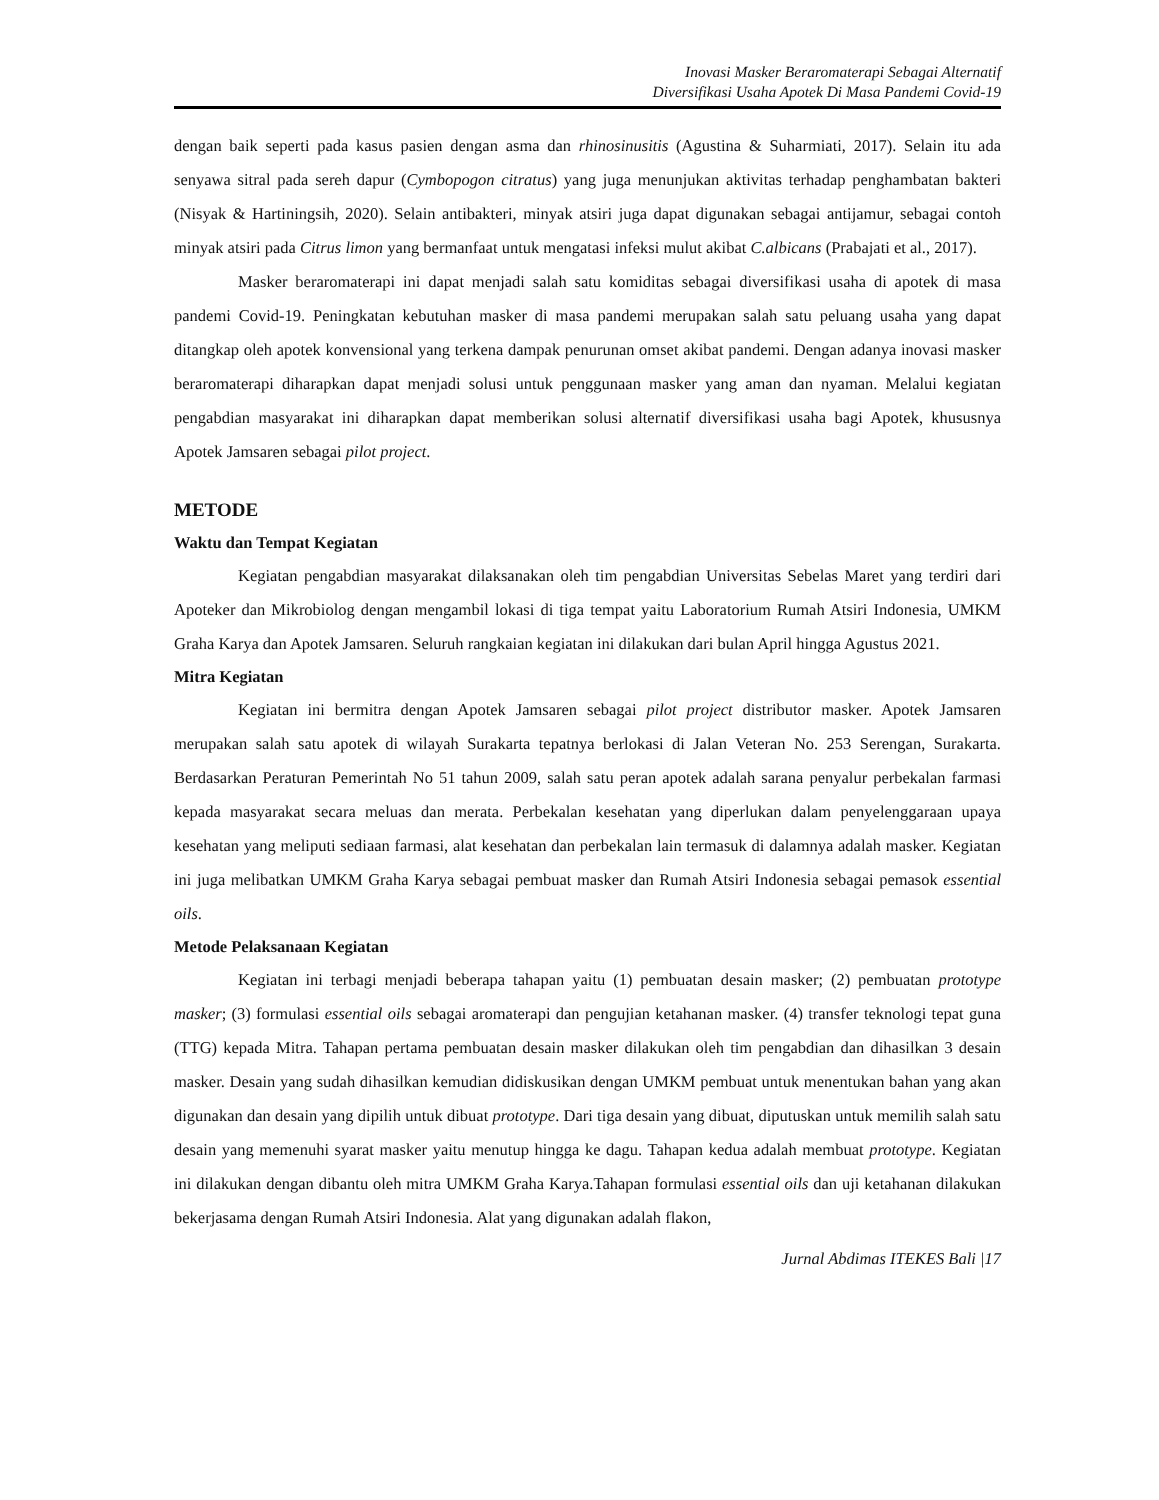Inovasi Masker Beraromaterapi Sebagai Alternatif
Diversifikasi Usaha Apotek Di Masa Pandemi Covid-19
dengan baik seperti pada kasus pasien dengan asma dan rhinosinusitis (Agustina & Suharmiati, 2017). Selain itu ada senyawa sitral pada sereh dapur (Cymbopogon citratus) yang juga menunjukan aktivitas terhadap penghambatan bakteri (Nisyak & Hartiningsih, 2020). Selain antibakteri, minyak atsiri juga dapat digunakan sebagai antijamur, sebagai contoh minyak atsiri pada Citrus limon yang bermanfaat untuk mengatasi infeksi mulut akibat C.albicans (Prabajati et al., 2017).
Masker beraromaterapi ini dapat menjadi salah satu komiditas sebagai diversifikasi usaha di apotek di masa pandemi Covid-19. Peningkatan kebutuhan masker di masa pandemi merupakan salah satu peluang usaha yang dapat ditangkap oleh apotek konvensional yang terkena dampak penurunan omset akibat pandemi. Dengan adanya inovasi masker beraromaterapi diharapkan dapat menjadi solusi untuk penggunaan masker yang aman dan nyaman. Melalui kegiatan pengabdian masyarakat ini diharapkan dapat memberikan solusi alternatif diversifikasi usaha bagi Apotek, khususnya Apotek Jamsaren sebagai pilot project.
METODE
Waktu dan Tempat Kegiatan
Kegiatan pengabdian masyarakat dilaksanakan oleh tim pengabdian Universitas Sebelas Maret yang terdiri dari Apoteker dan Mikrobiolog dengan mengambil lokasi di tiga tempat yaitu Laboratorium Rumah Atsiri Indonesia, UMKM Graha Karya dan Apotek Jamsaren. Seluruh rangkaian kegiatan ini dilakukan dari bulan April hingga Agustus 2021.
Mitra Kegiatan
Kegiatan ini bermitra dengan Apotek Jamsaren sebagai pilot project distributor masker. Apotek Jamsaren merupakan salah satu apotek di wilayah Surakarta tepatnya berlokasi di Jalan Veteran No. 253 Serengan, Surakarta. Berdasarkan Peraturan Pemerintah No 51 tahun 2009, salah satu peran apotek adalah sarana penyalur perbekalan farmasi kepada masyarakat secara meluas dan merata. Perbekalan kesehatan yang diperlukan dalam penyelenggaraan upaya kesehatan yang meliputi sediaan farmasi, alat kesehatan dan perbekalan lain termasuk di dalamnya adalah masker. Kegiatan ini juga melibatkan UMKM Graha Karya sebagai pembuat masker dan Rumah Atsiri Indonesia sebagai pemasok essential oils.
Metode Pelaksanaan Kegiatan
Kegiatan ini terbagi menjadi beberapa tahapan yaitu (1) pembuatan desain masker; (2) pembuatan prototype masker; (3) formulasi essential oils sebagai aromaterapi dan pengujian ketahanan masker. (4) transfer teknologi tepat guna (TTG) kepada Mitra. Tahapan pertama pembuatan desain masker dilakukan oleh tim pengabdian dan dihasilkan 3 desain masker. Desain yang sudah dihasilkan kemudian didiskusikan dengan UMKM pembuat untuk menentukan bahan yang akan digunakan dan desain yang dipilih untuk dibuat prototype. Dari tiga desain yang dibuat, diputuskan untuk memilih salah satu desain yang memenuhi syarat masker yaitu menutup hingga ke dagu. Tahapan kedua adalah membuat prototype. Kegiatan ini dilakukan dengan dibantu oleh mitra UMKM Graha Karya.Tahapan formulasi essential oils dan uji ketahanan dilakukan bekerjasama dengan Rumah Atsiri Indonesia. Alat yang digunakan adalah flakon,
Jurnal Abdimas ITEKES Bali |17